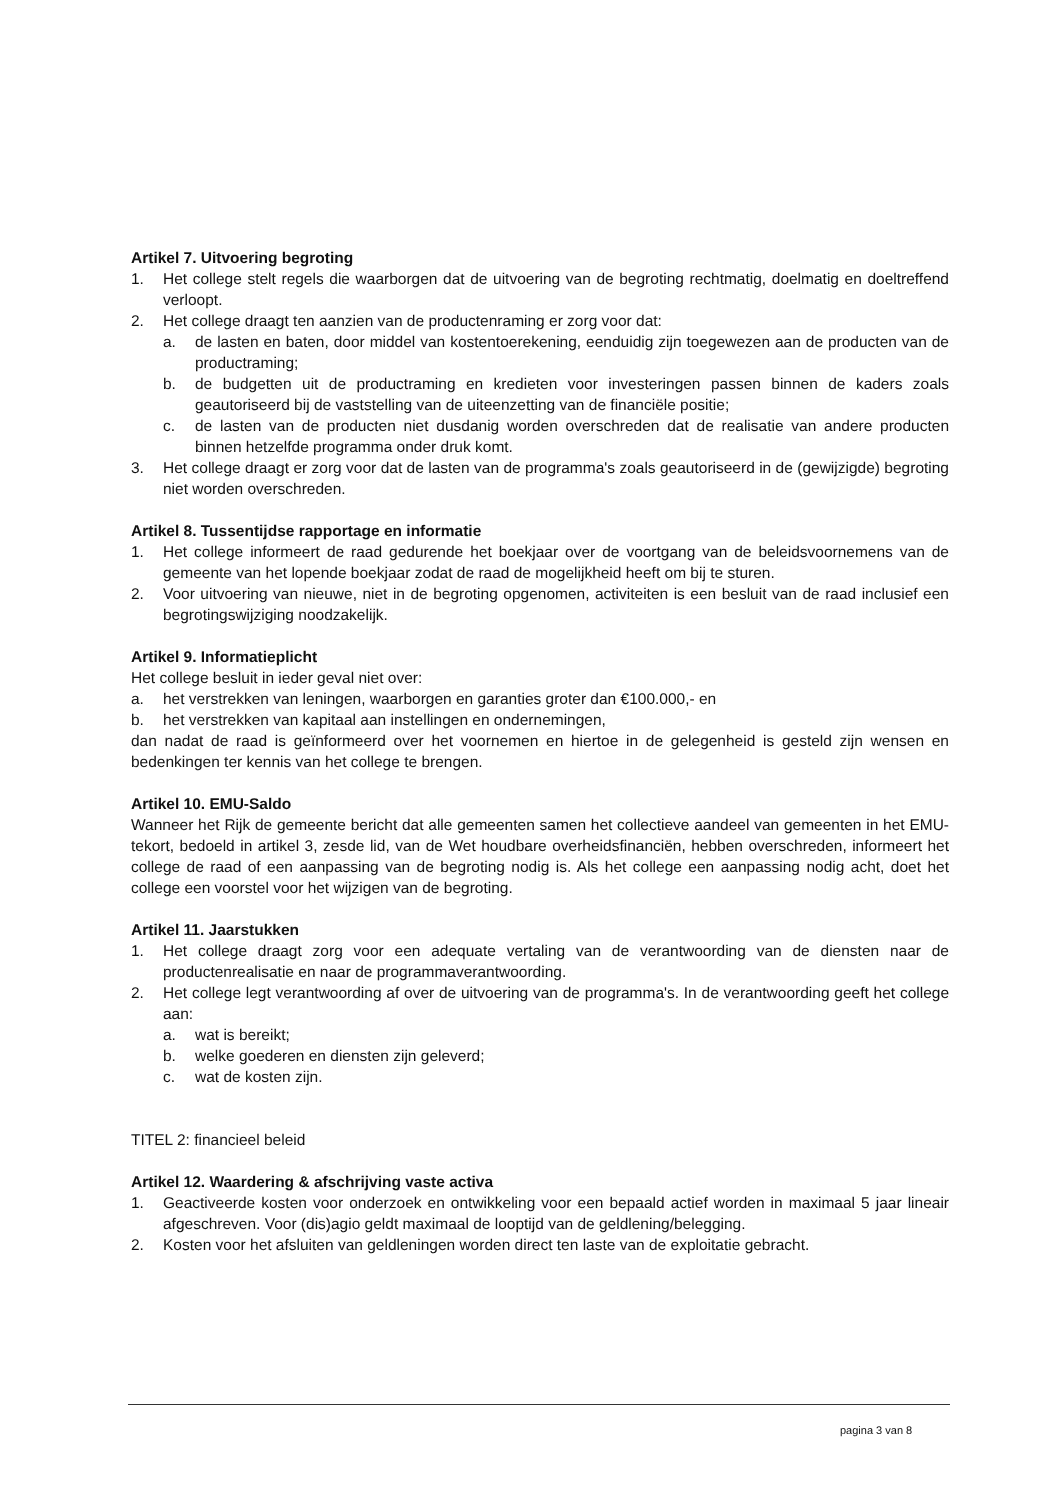Artikel 7. Uitvoering begroting
1. Het college stelt regels die waarborgen dat de uitvoering van de begroting rechtmatig, doelmatig en doeltreffend verloopt.
2. Het college draagt ten aanzien van de productenraming er zorg voor dat:
a. de lasten en baten, door middel van kostentoerekening, eenduidig zijn toegewezen aan de producten van de productraming;
b. de budgetten uit de productraming en kredieten voor investeringen passen binnen de kaders zoals geautoriseerd bij de vaststelling van de uiteenzetting van de financiële positie;
c. de lasten van de producten niet dusdanig worden overschreden dat de realisatie van andere producten binnen hetzelfde programma onder druk komt.
3. Het college draagt er zorg voor dat de lasten van de programma's zoals geautoriseerd in de (gewijzigde) begroting niet worden overschreden.
Artikel 8. Tussentijdse rapportage en informatie
1. Het college informeert de raad gedurende het boekjaar over de voortgang van de beleidsvoornemens van de gemeente van het lopende boekjaar zodat de raad de mogelijkheid heeft om bij te sturen.
2. Voor uitvoering van nieuwe, niet in de begroting opgenomen, activiteiten is een besluit van de raad inclusief een begrotingswijziging noodzakelijk.
Artikel 9. Informatieplicht
Het college besluit in ieder geval niet over:
a. het verstrekken van leningen, waarborgen en garanties groter dan €100.000,- en
b. het verstrekken van kapitaal aan instellingen en ondernemingen,
dan nadat de raad is geïnformeerd over het voornemen en hiertoe in de gelegenheid is gesteld zijn wensen en bedenkingen ter kennis van het college te brengen.
Artikel 10. EMU-Saldo
Wanneer het Rijk de gemeente bericht dat alle gemeenten samen het collectieve aandeel van gemeenten in het EMU-tekort, bedoeld in artikel 3, zesde lid, van de Wet houdbare overheidsfinanciën, hebben overschreden, informeert het college de raad of een aanpassing van de begroting nodig is. Als het college een aanpassing nodig acht, doet het college een voorstel voor het wijzigen van de begroting.
Artikel 11. Jaarstukken
1. Het college draagt zorg voor een adequate vertaling van de verantwoording van de diensten naar de productenrealisatie en naar de programmaverantwoording.
2. Het college legt verantwoording af over de uitvoering van de programma's. In de verantwoording geeft het college aan:
a. wat is bereikt;
b. welke goederen en diensten zijn geleverd;
c. wat de kosten zijn.
TITEL 2: financieel beleid
Artikel 12. Waardering & afschrijving vaste activa
1. Geactiveerde kosten voor onderzoek en ontwikkeling voor een bepaald actief worden in maximaal 5 jaar lineair afgeschreven. Voor (dis)agio geldt maximaal de looptijd van de geldlening/belegging.
2. Kosten voor het afsluiten van geldleningen worden direct ten laste van de exploitatie gebracht.
pagina 3 van 8